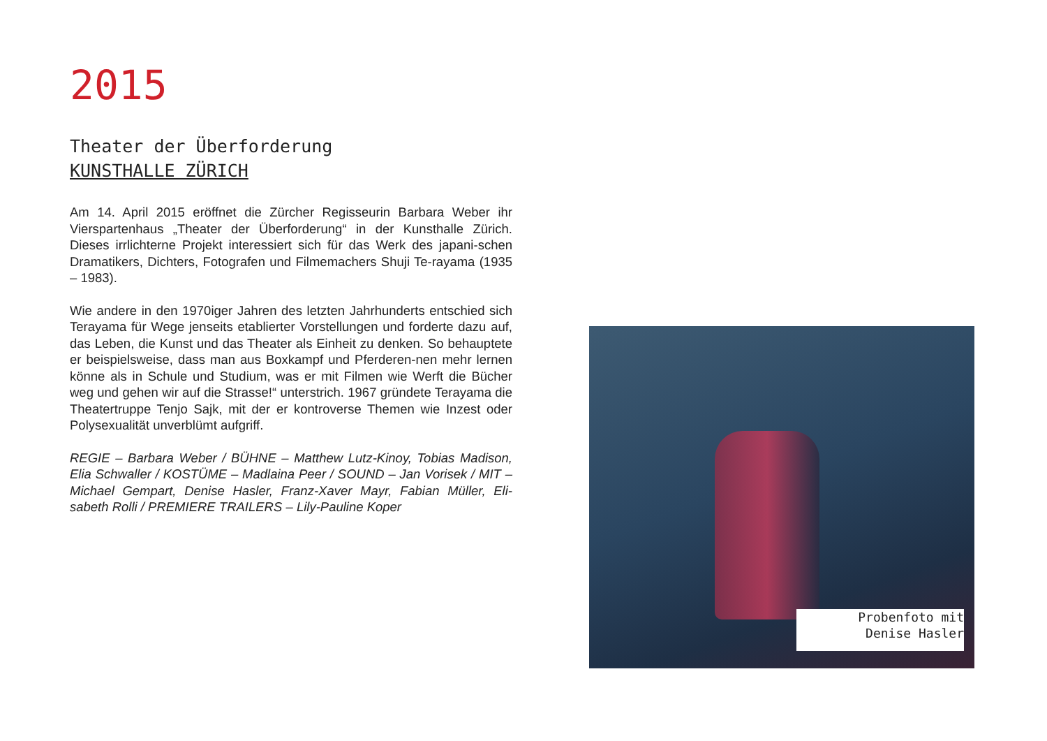2015
Theater der Überforderung
KUNSTHALLE ZÜRICH
Am 14. April 2015 eröffnet die Zürcher Regisseurin Barbara Weber ihr Vierspartenhaus „Theater der Überforderung“ in der Kunsthalle Zürich. Dieses irrlichterne Projekt interessiert sich für das Werk des japani-schen Dramatikers, Dichters, Fotografen und Filmemachers Shuji Te-rayama (1935 – 1983).
Wie andere in den 1970iger Jahren des letzten Jahrhunderts entschied sich Terayama für Wege jenseits etablierter Vorstellungen und forderte dazu auf, das Leben, die Kunst und das Theater als Einheit zu denken. So behauptete er beispielsweise, dass man aus Boxkampf und Pferderen-nen mehr lernen könne als in Schule und Studium, was er mit Filmen wie Werft die Bücher weg und gehen wir auf die Strasse!“ unterstrich. 1967 gründete Terayama die Theatertruppe Tenjo Sajk, mit der er kontroverse Themen wie Inzest oder Polysexualität unverblümt aufgriff.
REGIE – Barbara Weber / BÜHNE – Matthew Lutz-Kinoy, Tobias Madison, Elia Schwaller / KOSTÜME – Madlaina Peer / SOUND – Jan Vorisek / MIT – Michael Gempart, Denise Hasler, Franz-Xaver Mayr, Fabian Müller, Eli-sabeth Rolli / PREMIERE TRAILERS – Lily-Pauline Koper
Probenfoto mit
Denise Hasler